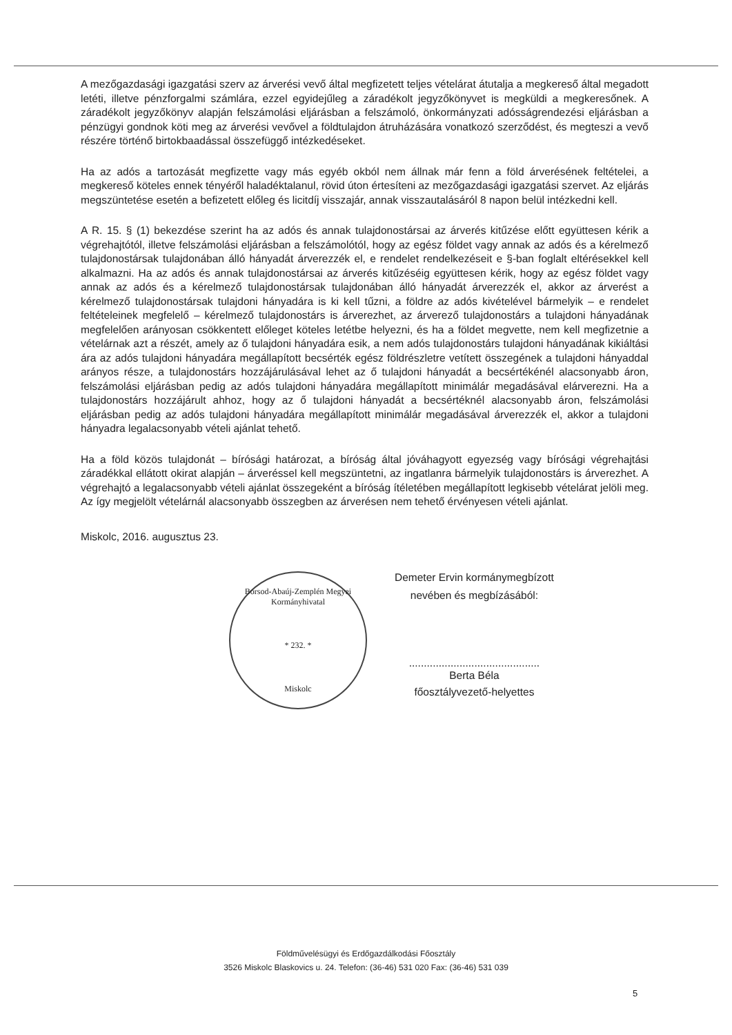A mezőgazdasági igazgatási szerv az árverési vevő által megfizetett teljes vételárat átutalja a megkereső által megadott letéti, illetve pénzforgalmi számlára, ezzel egyidejűleg a záradékolt jegyzőkönyvet is megküldi a megkeresőnek. A záradékolt jegyzőkönyv alapján felszámolási eljárásban a felszámoló, önkormányzati adósságrendezési eljárásban a pénzügyi gondnok köti meg az árverési vevővel a földtulajdon átruházására vonatkozó szerződést, és megteszi a vevő részére történő birtokbaadással összefüggő intézkedéseket.
Ha az adós a tartozását megfizette vagy más egyéb okból nem állnak már fenn a föld árverésének feltételei, a megkereső köteles ennek tényéről haladéktalanul, rövid úton értesíteni az mezőgazdasági igazgatási szervet. Az eljárás megszüntetése esetén a befizetett előleg és licitdíj visszajár, annak visszautalásáról 8 napon belül intézkedni kell.
A R. 15. § (1) bekezdése szerint ha az adós és annak tulajdonostársai az árverés kitűzése előtt együttesen kérik a végrehajtótól, illetve felszámolási eljárásban a felszámolótól, hogy az egész földet vagy annak az adós és a kérelmező tulajdonostársak tulajdonában álló hányadát árverezzék el, e rendelet rendelkezéseit e §-ban foglalt eltérésekkel kell alkalmazni. Ha az adós és annak tulajdonostársai az árverés kitűzéséig együttesen kérik, hogy az egész földet vagy annak az adós és a kérelmező tulajdonostársak tulajdonában álló hányadát árverezzék el, akkor az árverést a kérelmező tulajdonostársak tulajdoni hányadára is ki kell tűzni, a földre az adós kivételével bármelyik – e rendelet feltételeinek megfelelő – kérelmező tulajdonostárs is árverezhet, az árverező tulajdonostárs a tulajdoni hányadának megfelelően arányosan csökkentett előleget köteles letétbe helyezni, és ha a földet megvette, nem kell megfizetnie a vételárnak azt a részét, amely az ő tulajdoni hányadára esik, a nem adós tulajdonostárs tulajdoni hányadának kikiáltási ára az adós tulajdoni hányadára megállapított becsérték egész földrészletre vetített összegének a tulajdoni hányaddal arányos része, a tulajdonostárs hozzájárulásával lehet az ő tulajdoni hányadát a becsértékénél alacsonyabb áron, felszámolási eljárásban pedig az adós tulajdoni hányadára megállapított minimálár megadásával elárverezni. Ha a tulajdonostárs hozzájárult ahhoz, hogy az ő tulajdoni hányadát a becsértéknél alacsonyabb áron, felszámolási eljárásban pedig az adós tulajdoni hányadára megállapított minimálár megadásával árverezzék el, akkor a tulajdoni hányadra legalacsonyabb vételi ajánlat tehető.
Ha a föld közös tulajdonát – bírósági határozat, a bíróság által jóváhagyott egyezség vagy bírósági végrehajtási záradékkal ellátott okirat alapján – árveréssel kell megszüntetni, az ingatlanra bármelyik tulajdonostárs is árverezhet. A végrehajtó a legalacsonyabb vételi ajánlat összegeként a bíróság ítéletében megállapított legkisebb vételárat jelöli meg. Az így megjelölt vételárnál alacsonyabb összegben az árverésen nem tehető érvényesen vételi ajánlat.
Miskolc, 2016. augusztus 23.
Borsod-Abaúj-Zemplén Megyei Kormányhivatal
* 232. *
Miskolc
Demeter Ervin kormánymegbízott
nevében és megbízásából:
............................................
Berta Béla
főosztályvezető-helyettes
Földművelésügyi és Erdőgazdálkodási Főosztály
3526 Miskolc Blaskovics u. 24. Telefon: (36-46) 531 020 Fax: (36-46) 531 039
5